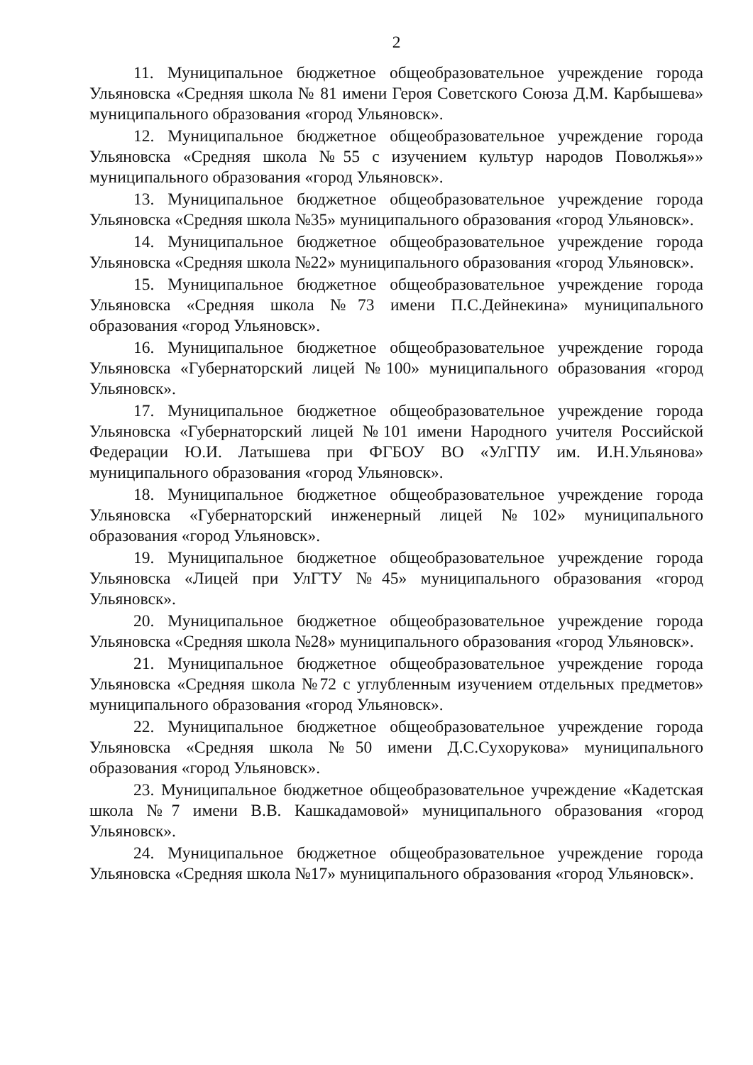2
11. Муниципальное бюджетное общеобразовательное учреждение города Ульяновска «Средняя школа № 81 имени Героя Советского Союза Д.М. Карбышева» муниципального образования «город Ульяновск».
12. Муниципальное бюджетное общеобразовательное учреждение города Ульяновска «Средняя школа №55 с изучением культур народов Поволжья»» муниципального образования «город Ульяновск».
13. Муниципальное бюджетное общеобразовательное учреждение города Ульяновска «Средняя школа №35» муниципального образования «город Ульяновск».
14. Муниципальное бюджетное общеобразовательное учреждение города Ульяновска «Средняя школа №22» муниципального образования «город Ульяновск».
15. Муниципальное бюджетное общеобразовательное учреждение города Ульяновска «Средняя школа №73 имени П.С.Дейнекина» муниципального образования «город Ульяновск».
16. Муниципальное бюджетное общеобразовательное учреждение города Ульяновска «Губернаторский лицей №100» муниципального образования «город Ульяновск».
17. Муниципальное бюджетное общеобразовательное учреждение города Ульяновска «Губернаторский лицей №101 имени Народного учителя Российской Федерации Ю.И. Латышева при ФГБОУ ВО «УлГПУ им. И.Н.Ульянова» муниципального образования «город Ульяновск».
18. Муниципальное бюджетное общеобразовательное учреждение города Ульяновска «Губернаторский инженерный лицей №102» муниципального образования «город Ульяновск».
19. Муниципальное бюджетное общеобразовательное учреждение города Ульяновска «Лицей при УлГТУ №45» муниципального образования «город Ульяновск».
20. Муниципальное бюджетное общеобразовательное учреждение города Ульяновска «Средняя школа №28» муниципального образования «город Ульяновск».
21. Муниципальное бюджетное общеобразовательное учреждение города Ульяновска «Средняя школа №72 с углубленным изучением отдельных предметов» муниципального образования «город Ульяновск».
22. Муниципальное бюджетное общеобразовательное учреждение города Ульяновска «Средняя школа №50 имени Д.С.Сухорукова» муниципального образования «город Ульяновск».
23. Муниципальное бюджетное общеобразовательное учреждение «Кадетская школа №7 имени В.В. Кашкадамовой» муниципального образования «город Ульяновск».
24. Муниципальное бюджетное общеобразовательное учреждение города Ульяновска «Средняя школа №17» муниципального образования «город Ульяновск».